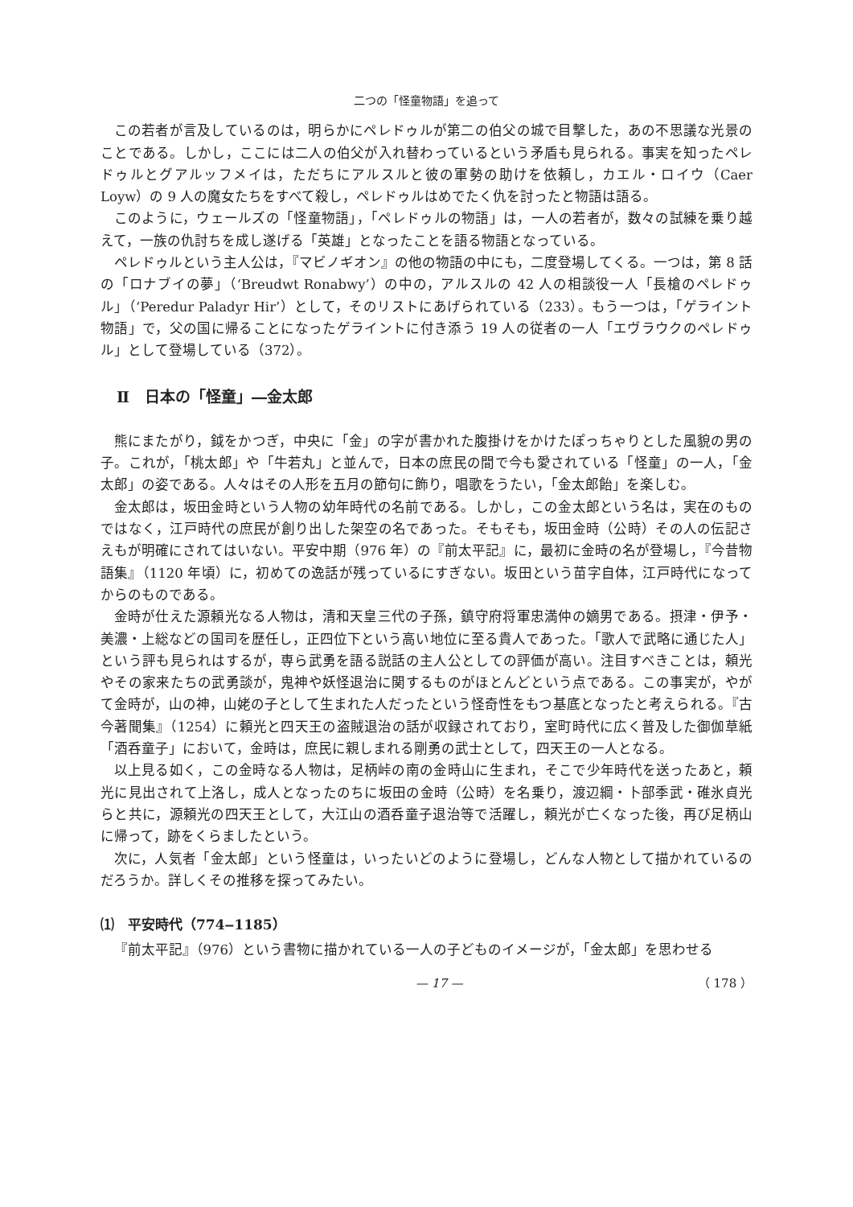二つの「怪童物語」を追って
この若者が言及しているのは，明らかにペレドゥルが第二の伯父の城で目撃した，あの不思議な光景のことである。しかし，ここには二人の伯父が入れ替わっているという矛盾も見られる。事実を知ったペレドゥルとグアルッフメイは，ただちにアルスルと彼の軍勢の助けを依頼し，カエル・ロイウ（Caer Loyw）の 9 人の魔女たちをすべて殺し，ペレドゥルはめでたく仇を討ったと物語は語る。
このように，ウェールズの「怪童物語」，「ペレドゥルの物語」は，一人の若者が，数々の試練を乗り越えて，一族の仇討ちを成し遂げる「英雄」となったことを語る物語となっている。
ペレドゥルという主人公は，『マビノギオン』の他の物語の中にも，二度登場してくる。一つは，第 8 話の「ロナブイの夢」（‘Breudwt Ronabwy’）の中の，アルスルの 42 人の相談役一人「長槍のペレドゥル」（‘Peredur Paladyr Hir’）として，そのリストにあげられている（233）。もう一つは，「ゲライント物語」で，父の国に帰ることになったゲライントに付き添う 19 人の従者の一人「エヴラウクのペレドゥル」として登場している（372）。
Ⅱ　日本の「怪童」―金太郎
熊にまたがり，鉞をかつぎ，中央に「金」の字が書かれた腹掛けをかけたぽっちゃりとした風貌の男の子。これが，「桃太郎」や「牛若丸」と並んで，日本の庶民の間で今も愛されている「怪童」の一人，「金太郎」の姿である。人々はその人形を五月の節句に飾り，唱歌をうたい，「金太郎飴」を楽しむ。
金太郎は，坂田金時という人物の幼年時代の名前である。しかし，この金太郎という名は，実在のものではなく，江戸時代の庶民が創り出した架空の名であった。そもそも，坂田金時（公時）その人の伝記さえもが明確にされてはいない。平安中期（976 年）の『前太平記』に，最初に金時の名が登場し，『今昔物語集』（1120 年頃）に，初めての逸話が残っているにすぎない。坂田という苗字自体，江戸時代になってからのものである。
金時が仕えた源頼光なる人物は，清和天皇三代の子孫，鎮守府将軍忠満仲の嫡男である。摂津・伊予・美濃・上総などの国司を歴任し，正四位下という高い地位に至る貴人であった。「歌人で武略に通じた人」という評も見られはするが，専ら武勇を語る説話の主人公としての評価が高い。注目すべきことは，頼光やその家来たちの武勇談が，鬼神や妖怪退治に関するものがほとんどという点である。この事実が，やがて金時が，山の神，山姥の子として生まれた人だったという怪奇性をもつ基底となったと考えられる。『古今著聞集』（1254）に頼光と四天王の盗賊退治の話が収録されており，室町時代に広く普及した御伽草紙「酒呑童子」において，金時は，庶民に親しまれる剛勇の武士として，四天王の一人となる。
以上見る如く，この金時なる人物は，足柄峠の南の金時山に生まれ，そこで少年時代を送ったあと，頼光に見出されて上洛し，成人となったのちに坂田の金時（公時）を名乗り，渡辺綱・卜部季武・碓氷貞光らと共に，源頼光の四天王として，大江山の酒呑童子退治等で活躍し，頼光が亡くなった後，再び足柄山に帰って，跡をくらましたという。
次に，人気者「金太郎」という怪童は，いったいどのように登場し，どんな人物として描かれているのだろうか。詳しくその推移を探ってみたい。
⑴　平安時代（774‒1185）
『前太平記』（976）という書物に描かれている一人の子どものイメージが，「金太郎」を思わせる
— 17 — （ 178 ）